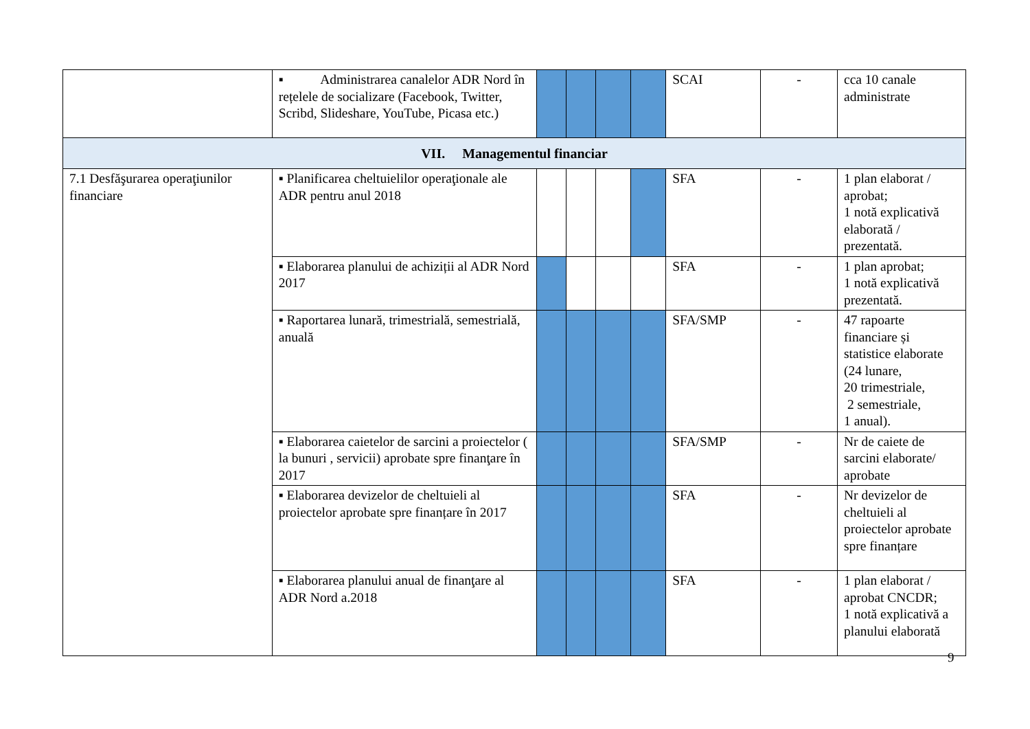| | ▪ Administrarea canalelor ADR Nord în rețelele de socializare (Facebook, Twitter, Scribd, Slideshare, YouTube, Picasa etc.) | | | | | SCAI | - | cca 10 canale administrate |
| VII. Managementul financiar | | | | | | | | |
| 7.1 Desfăşurarea operaţiunilor financiare | ▪ Planificarea cheltuielilor operaţionale ale ADR pentru anul 2018 | | | | | SFA | - | 1 plan elaborat / aprobat; 1 notă explicativă elaborată / prezentată. |
| | ▪ Elaborarea planului de achiziții al ADR Nord 2017 | | | | | SFA | - | 1 plan aprobat; 1 notă explicativă prezentată. |
| | ▪ Raportarea lunară, trimestrială, semestrială, anuală | | | | | SFA/SMP | - | 47 rapoarte financiare și statistice elaborate (24 lunare, 20 trimestriale, 2 semestriale, 1 anual). |
| | ▪ Elaborarea caietelor de sarcini a proiectelor ( la bunuri , servicii) aprobate spre finanţare în 2017 | | | | | SFA/SMP | - | Nr de caiete de sarcini elaborate/ aprobate |
| | ▪ Elaborarea devizelor de cheltuieli al proiectelor aprobate spre finanțare în 2017 | | | | | SFA | - | Nr devizelor de cheltuieli al proiectelor aprobate spre finanțare |
| | ▪ Elaborarea planului anual de finanţare al ADR Nord a.2018 | | | | | SFA | - | 1 plan elaborat / aprobat CNCDR; 1 notă explicativă a planului elaborată |
9